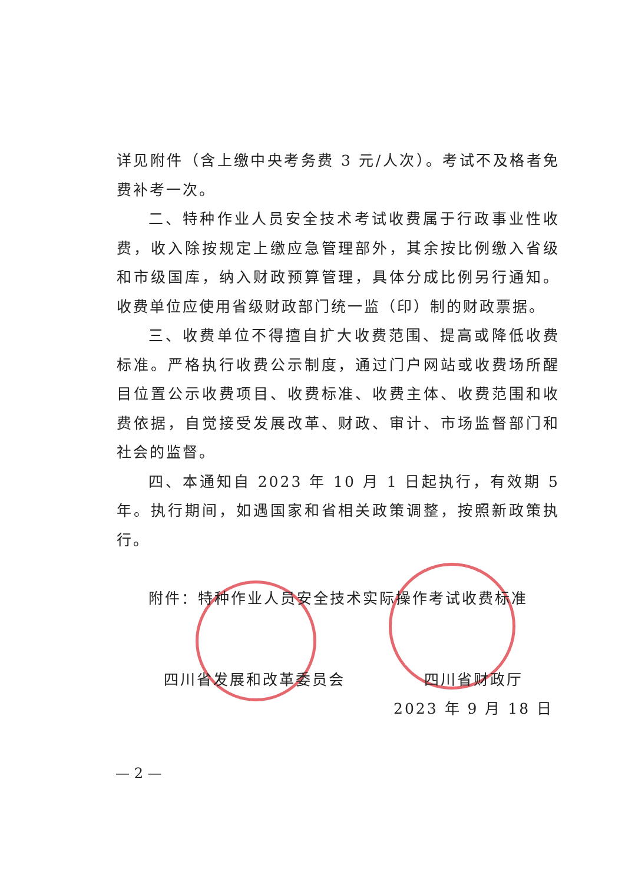详见附件（含上缴中央考务费 3 元/人次）。考试不及格者免费补考一次。
二、特种作业人员安全技术考试收费属于行政事业性收费，收入除按规定上缴应急管理部外，其余按比例缴入省级和市级国库，纳入财政预算管理，具体分成比例另行通知。收费单位应使用省级财政部门统一监（印）制的财政票据。
三、收费单位不得擅自扩大收费范围、提高或降低收费标准。严格执行收费公示制度，通过门户网站或收费场所醒目位置公示收费项目、收费标准、收费主体、收费范围和收费依据，自觉接受发展改革、财政、审计、市场监督部门和社会的监督。
四、本通知自 2023 年 10 月 1 日起执行，有效期 5 年。执行期间，如遇国家和省相关政策调整，按照新政策执行。
附件：特种作业人员安全技术实际操作考试收费标准
四川省发展和改革委员会 四川省财政厅
2023 年 9 月 18 日
— 2 —